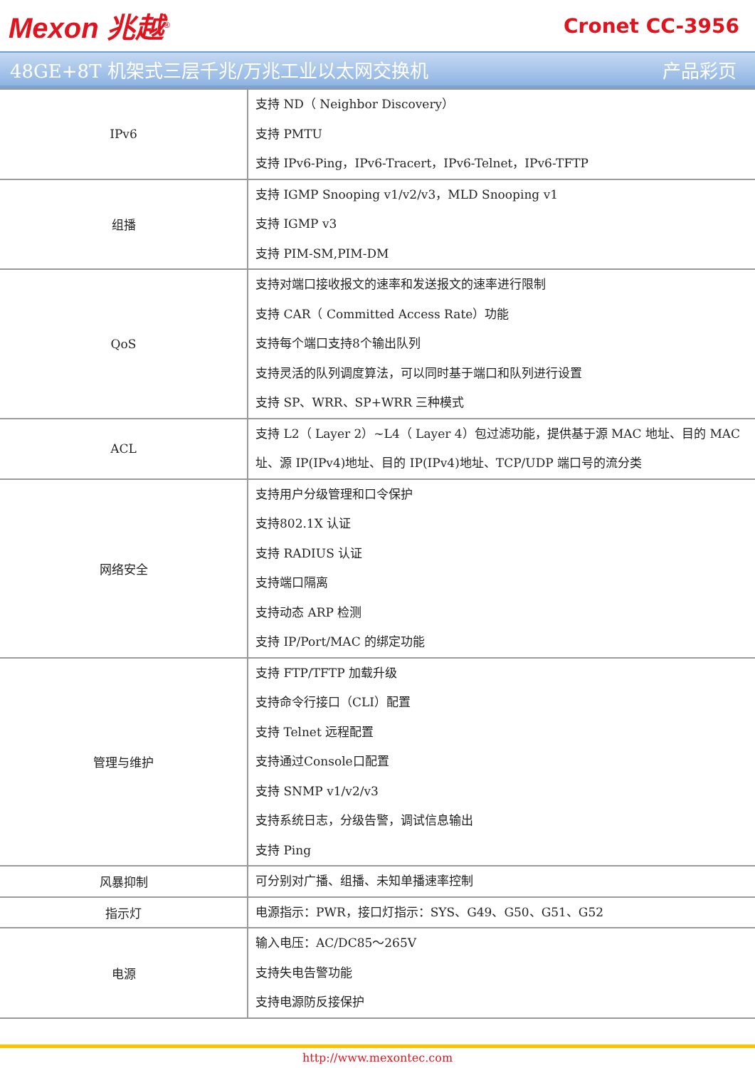Mexon 兆越<sup>®</sup>
Cronet CC-3956
48GE+8T 机架式三层千兆/万兆工业以太网交换机 产品彩页
| IPv6 | 支持 ND（ Neighbor Discovery） 支持 PMTU 支持 IPv6-Ping，IPv6-Tracert，IPv6-Telnet，IPv6-TFTP |
| 组播 | 支持 IGMP Snooping v1/v2/v3，MLD Snooping v1 支持 IGMP v3 支持 PIM-SM,PIM-DM |
| QoS | 支持对端口接收报文的速率和发送报文的速率进行限制 支持 CAR（ Committed Access Rate）功能 支持每个端口支持8个输出队列 支持灵活的队列调度算法，可以同时基于端口和队列进行设置 支持 SP、WRR、SP+WRR 三种模式 |
| ACL | 支持 L2（ Layer 2）~L4（ Layer 4）包过滤功能，提供基于源 MAC 地址、目的 MAC 址、源 IP(IPv4)地址、目的 IP(IPv4)地址、TCP/UDP 端口号的流分类 |
| 网络安全 | 支持用户分级管理和口令保护 支持802.1X 认证 支持 RADIUS 认证 支持端口隔离 支持动态 ARP 检测 支持 IP/Port/MAC 的绑定功能 |
| 管理与维护 | 支持 FTP/TFTP 加载升级 支持命令行接口（CLI）配置 支持 Telnet 远程配置 支持通过Console口配置 支持 SNMP v1/v2/v3 支持系统日志，分级告警，调试信息输出 支持 Ping |
| 风暴抑制 | 可分别对广播、组播、未知单播速率控制 |
| 指示灯 | 电源指示：PWR，接口灯指示：SYS、G49、G50、G51、G52 |
| 电源 | 输入电压：AC/DC85～265V 支持失电告警功能 支持电源防反接保护 |
http://www.mexontec.com